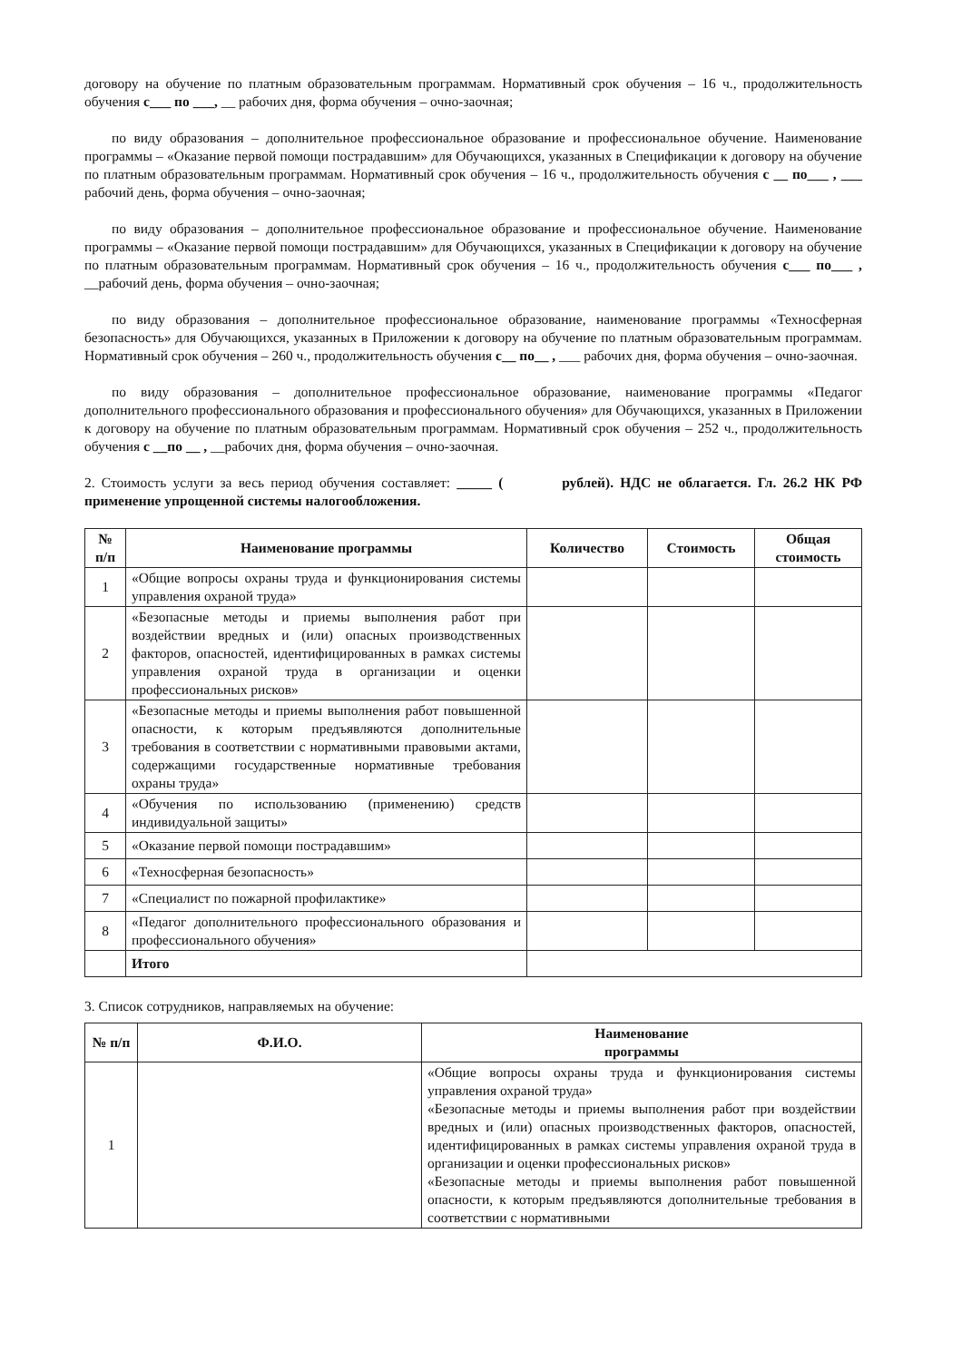договору на обучение по платным образовательным программам. Нормативный срок обучения – 16 ч., продолжительность обучения с___ по ___, __ рабочих дня, форма обучения – очно-заочная;
по виду образования – дополнительное профессиональное образование и профессиональное обучение. Наименование программы – «Оказание первой помощи пострадавшим» для Обучающихся, указанных в Спецификации к договору на обучение по платным образовательным программам. Нормативный срок обучения – 16 ч., продолжительность обучения с __ по___ , ___ рабочий день, форма обучения – очно-заочная;
по виду образования – дополнительное профессиональное образование и профессиональное обучение. Наименование программы – «Оказание первой помощи пострадавшим» для Обучающихся, указанных в Спецификации к договору на обучение по платным образовательным программам. Нормативный срок обучения – 16 ч., продолжительность обучения с___ по___ , __рабочий день, форма обучения – очно-заочная;
по виду образования – дополнительное профессиональное образование, наименование программы «Техносферная безопасность» для Обучающихся, указанных в Приложении к договору на обучение по платным образовательным программам. Нормативный срок обучения – 260 ч., продолжительность обучения с__ по__ , ___ рабочих дня, форма обучения – очно-заочная.
по виду образования – дополнительное профессиональное образование, наименование программы «Педагог дополнительного профессионального образования и профессионального обучения» для Обучающихся, указанных в Приложении к договору на обучение по платным образовательным программам. Нормативный срок обучения – 252 ч., продолжительность обучения с __по __ , __рабочих дня, форма обучения – очно-заочная.
2. Стоимость услуги за весь период обучения составляет: _____ ( рублей). НДС не облагается. Гл. 26.2 НК РФ применение упрощенной системы налогообложения.
| № п/п | Наименование программы | Количество | Стоимость | Общая стоимость |
| --- | --- | --- | --- | --- |
| 1 | «Общие вопросы охраны труда и функционирования системы управления охраной труда» | | | |
| 2 | «Безопасные методы и приемы выполнения работ при воздействии вредных и (или) опасных производственных факторов, опасностей, идентифицированных в рамках системы управления охраной труда в организации и оценки профессиональных рисков» | | | |
| 3 | «Безопасные методы и приемы выполнения работ повышенной опасности, к которым предъявляются дополнительные требования в соответствии с нормативными правовыми актами, содержащими государственные нормативные требования охраны труда» | | | |
| 4 | «Обучения по использованию (применению) средств индивидуальной защиты» | | | |
| 5 | «Оказание первой помощи пострадавшим» | | | |
| 6 | «Техносферная безопасность» | | | |
| 7 | «Специалист по пожарной профилактике» | | | |
| 8 | «Педагог дополнительного профессионального образования и профессионального обучения» | | | |
| | Итого | | | |
3. Список сотрудников, направляемых на обучение:
| № п/п | Ф.И.О. | Наименование программы |
| --- | --- | --- |
| 1 | | «Общие вопросы охраны труда и функционирования системы управления охраной труда» «Безопасные методы и приемы выполнения работ при воздействии вредных и (или) опасных производственных факторов, опасностей, идентифицированных в рамках системы управления охраной труда в организации и оценки профессиональных рисков» «Безопасные методы и приемы выполнения работ повышенной опасности, к которым предъявляются дополнительные требования в соответствии с нормативными |